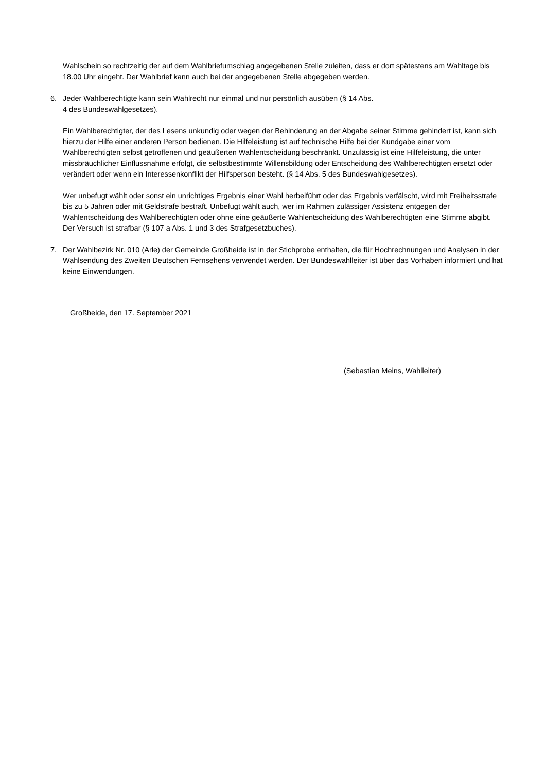Wahlschein so rechtzeitig der auf dem Wahlbriefumschlag angegebenen Stelle zuleiten, dass er dort spätestens am Wahltage bis 18.00 Uhr eingeht. Der Wahlbrief kann auch bei der angegebenen Stelle abgegeben werden.
6. Jeder Wahlberechtigte kann sein Wahlrecht nur einmal und nur persönlich ausüben (§ 14 Abs.
4 des Bundeswahlgesetzes).
Ein Wahlberechtigter, der des Lesens unkundig oder wegen der Behinderung an der Abgabe seiner Stimme gehindert ist, kann sich hierzu der Hilfe einer anderen Person bedienen. Die Hilfeleistung ist auf technische Hilfe bei der Kundgabe einer vom Wahlberechtigten selbst getroffenen und geäußerten Wahlentscheidung beschränkt. Unzulässig ist eine Hilfeleistung, die unter missbräuchlicher Einflussnahme erfolgt, die selbstbestimmte Willensbildung oder Entscheidung des Wahlberechtigten ersetzt oder verändert oder wenn ein Interessenkonflikt der Hilfsperson besteht. (§ 14 Abs. 5 des Bundeswahlgesetzes).
Wer unbefugt wählt oder sonst ein unrichtiges Ergebnis einer Wahl herbeiführt oder das Ergebnis verfälscht, wird mit Freiheitsstrafe bis zu 5 Jahren oder mit Geldstrafe bestraft. Unbefugt wählt auch, wer im Rahmen zulässiger Assistenz entgegen der Wahlentscheidung des Wahlberechtigten oder ohne eine geäußerte Wahlentscheidung des Wahlberechtigten eine Stimme abgibt. Der Versuch ist strafbar (§ 107 a Abs. 1 und 3 des Strafgesetzbuches).
7. Der Wahlbezirk Nr. 010 (Arle) der Gemeinde Großheide ist in der Stichprobe enthalten, die für Hochrechnungen und Analysen in der Wahlsendung des Zweiten Deutschen Fernsehens verwendet werden. Der Bundeswahlleiter ist über das Vorhaben informiert und hat keine Einwendungen.
Großheide, den 17. September 2021
(Sebastian Meins, Wahlleiter)